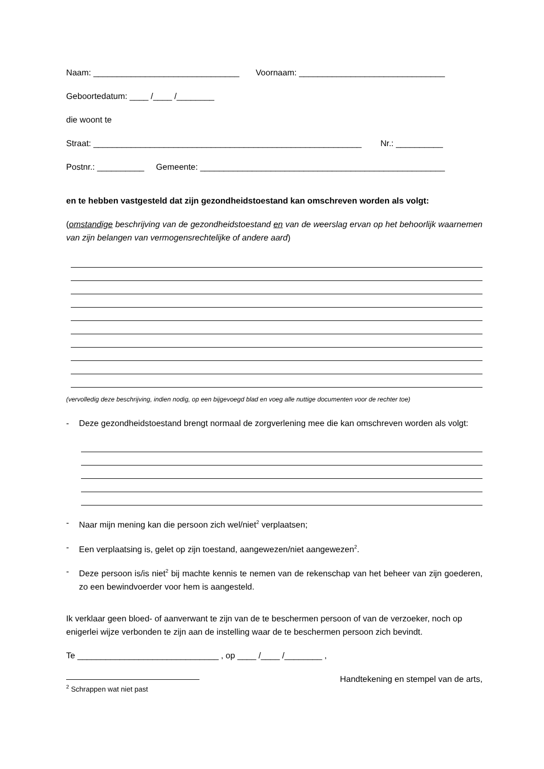Naam: _______________________________ Voornaam: _______________________________
Geboortedatum: ____ /____ /________
die woont te
Straat: _________________________________________________________ Nr.: __________
Postnr.: __________ Gemeente: ____________________________________________________
en te hebben vastgesteld dat zijn gezondheidstoestand kan omschreven worden als volgt:
(omstandige beschrijving van de gezondheidstoestand en van de weerslag ervan op het behoorlijk waarnemen van zijn belangen van vermogensrechtelijke of andere aard)
(vervolledig deze beschrijving, indien nodig, op een bijgevoegd blad en voeg alle nuttige documenten voor de rechter toe)
- Deze gezondheidstoestand brengt normaal de zorgverlening mee die kan omschreven worden als volgt:
- Naar mijn mening kan die persoon zich wel/niet<sup>2</sup> verplaatsen;
- Een verplaatsing is, gelet op zijn toestand, aangewezen/niet aangewezen<sup>2</sup>.
- Deze persoon is/is niet<sup>2</sup> bij machte kennis te nemen van de rekenschap van het beheer van zijn goederen, zo een bewindvoerder voor hem is aangesteld.
Ik verklaar geen bloed- of aanverwant te zijn van de te beschermen persoon of van de verzoeker, noch op enigerlei wijze verbonden te zijn aan de instelling waar de te beschermen persoon zich bevindt.
Te ______________________________ , op ____ /____ /________ ,
Handtekening en stempel van de arts,
<sup>2</sup> Schrappen wat niet past